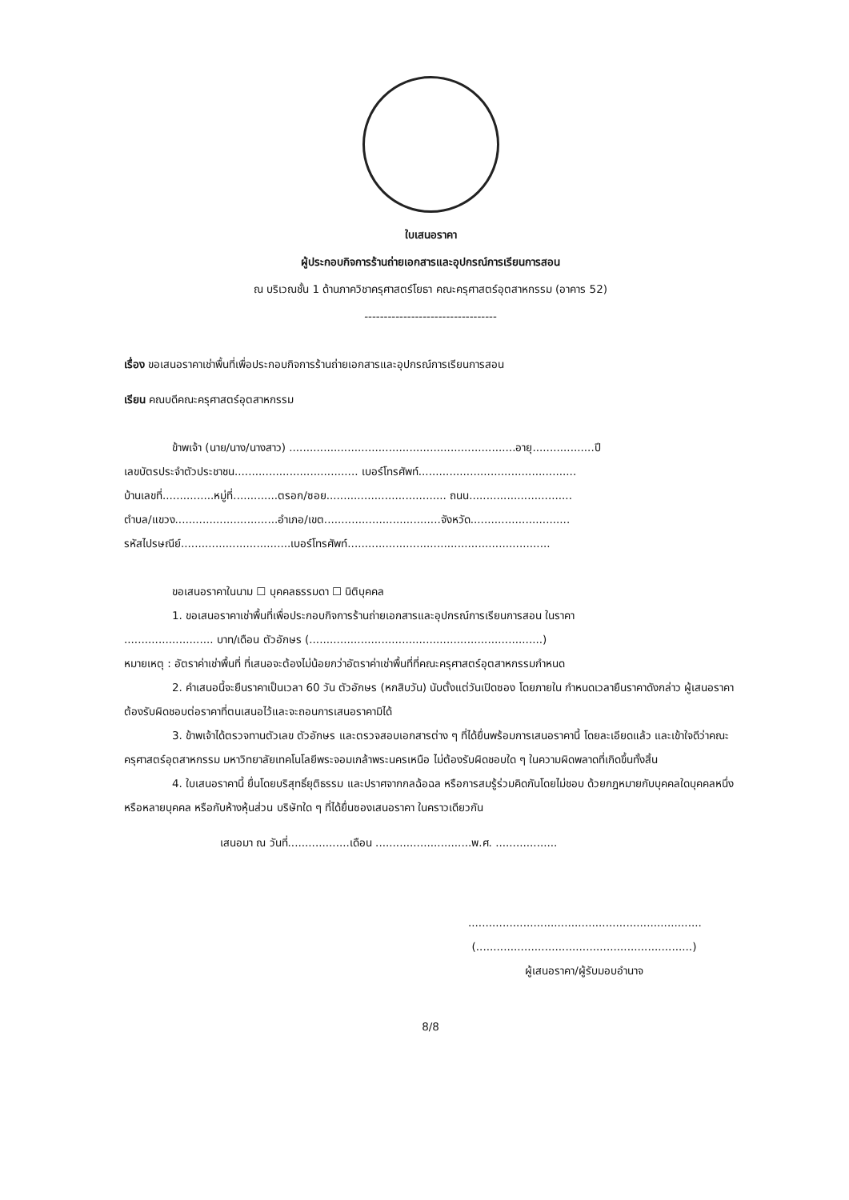ใบเสนอราคา
ผู้ประกอบกิจการร้านถ่ายเอกสารและอุปกรณ์การเรียนการสอน
ณ บริเวณชั้น 1 ด้านภาควิชาครุศาสตร์โยธา คณะครุศาสตร์อุตสาหกรรม (อาคาร 52)
----------------------------------
เรื่อง ขอเสนอราคาเช่าพื้นที่เพื่อประกอบกิจการร้านถ่ายเอกสารและอุปกรณ์การเรียนการสอน
เรียน คณบดีคณะครุศาสตร์อุตสาหกรรม
ข้าพเจ้า (นาย/นาง/นางสาว) ..................................................................อายุ..................ปี
เลขบัตรประจำตัวประชาชน.................................... เบอร์โทรศัพท์..............................................
บ้านเลขที่...............หมู่ที่.............ตรอก/ซอย................................... ถนน..............................
ตำบล/แขวง..............................อำเภอ/เขต..................................จังหวัด.............................
รหัสไปรษณีย์................................เบอร์โทรศัพท์...........................................................
ขอเสนอราคาในนาม ☐ บุคคลธรรมดา ☐ นิติบุคคล
1. ขอเสนอราคาเช่าพื้นที่เพื่อประกอบกิจการร้านถ่ายเอกสารและอุปกรณ์การเรียนการสอน ในราคา
.......................... บาท/เดือน ตัวอักษร (....................................................................)
หมายเหตุ : อัตราค่าเช่าพื้นที่ ที่เสนอจะต้องไม่น้อยกว่าอัตราค่าเช่าพื้นที่ที่คณะครุศาสตร์อุตสาหกรรมกำหนด
2. คำเสนอนี้จะยืนราคาเป็นเวลา 60 วัน ตัวอักษร (หกสิบวัน) นับตั้งแต่วันเปิดซอง โดยภายใน กำหนดเวลายืนราคาดังกล่าว ผู้เสนอราคาต้องรับผิดชอบต่อราคาที่ตนเสนอไว้และจะถอนการเสนอราคามิได้
3. ข้าพเจ้าได้ตรวจทานตัวเลข ตัวอักษร และตรวจสอบเอกสารต่าง ๆ ที่ได้ยื่นพร้อมการเสนอราคานี้ โดยละเอียดแล้ว และเข้าใจดีว่าคณะครุศาสตร์อุตสาหกรรม มหาวิทยาลัยเทคโนโลยีพระจอมเกล้าพระนครเหนือ ไม่ต้องรับผิดชอบใด ๆ ในความผิดพลาดที่เกิดขึ้นทั้งสิ้น
4. ใบเสนอราคานี้ ยื่นโดยบริสุทธิ์ยุติธรรม และปราศจากกลฉ้อฉล หรือการสมรู้ร่วมคิดกันโดยไม่ชอบ ด้วยกฎหมายกับบุคคลใดบุคคลหนึ่ง หรือหลายบุคคล หรือกับห้างหุ้นส่วน บริษัทใด ๆ ที่ได้ยื่นซองเสนอราคา ในคราวเดียวกัน
เสนอมา ณ วันที่..................เดือน ............................พ.ศ. ..................
....................................................................
(...............................................................)
ผู้เสนอราคา/ผู้รับมอบอำนาจ
8/8